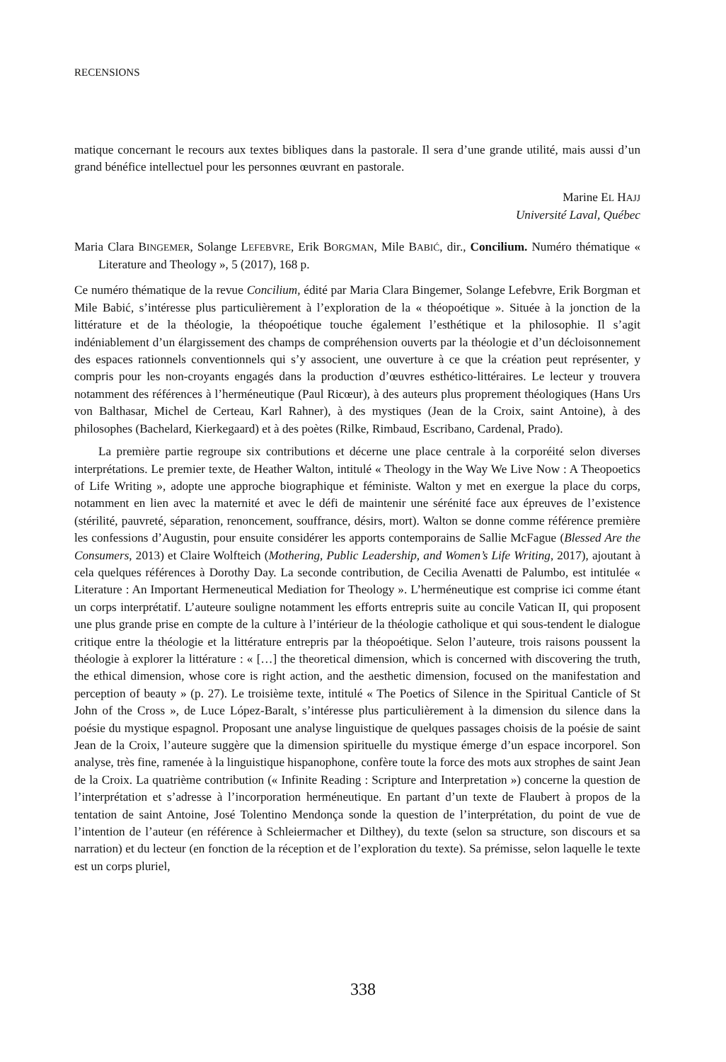RECENSIONS
matique concernant le recours aux textes bibliques dans la pastorale. Il sera d’une grande utilité, mais aussi d’un grand bénéfice intellectuel pour les personnes œuvrant en pastorale.
Marine EL HAJJ
Université Laval, Québec
Maria Clara BINGEMER, Solange LEFEBVRE, Erik BORGMAN, Mile BABIĆ, dir., Concilium. Numéro thématique « Literature and Theology », 5 (2017), 168 p.
Ce numéro thématique de la revue Concilium, édité par Maria Clara Bingemer, Solange Lefebvre, Erik Borgman et Mile Babić, s’intéresse plus particulièrement à l’exploration de la « théopoétique ». Située à la jonction de la littérature et de la théologie, la théopoétique touche également l’esthétique et la philosophie. Il s’agit indéniablement d’un élargissement des champs de compréhension ouverts par la théologie et d’un décloisonnement des espaces rationnels conventionnels qui s’y associent, une ouverture à ce que la création peut représenter, y compris pour les non-croyants engagés dans la production d’œuvres esthético-littéraires. Le lecteur y trouvera notamment des références à l’herméneutique (Paul Ricœur), à des auteurs plus proprement théologiques (Hans Urs von Balthasar, Michel de Certeau, Karl Rahner), à des mystiques (Jean de la Croix, saint Antoine), à des philosophes (Bachelard, Kierkegaard) et à des poètes (Rilke, Rimbaud, Escribano, Cardenal, Prado).
La première partie regroupe six contributions et décerne une place centrale à la corporéité selon diverses interprétations. Le premier texte, de Heather Walton, intitulé « Theology in the Way We Live Now : A Theopoetics of Life Writing », adopte une approche biographique et féministe. Walton y met en exergue la place du corps, notamment en lien avec la maternité et avec le défi de maintenir une sérénité face aux épreuves de l’existence (stérilité, pauvreté, séparation, renoncement, souffrance, désirs, mort). Walton se donne comme référence première les confessions d’Augustin, pour ensuite considérer les apports contemporains de Sallie McFague (Blessed Are the Consumers, 2013) et Claire Wolfteich (Mothering, Public Leadership, and Women’s Life Writing, 2017), ajoutant à cela quelques références à Dorothy Day. La seconde contribution, de Cecilia Avenatti de Palumbo, est intitulée « Literature : An Important Hermeneutical Mediation for Theology ». L’herméneutique est comprise ici comme étant un corps interprétatif. L’auteure souligne notamment les efforts entrepris suite au concile Vatican II, qui proposent une plus grande prise en compte de la culture à l’intérieur de la théologie catholique et qui sous-tendent le dialogue critique entre la théologie et la littérature entrepris par la théopoétique. Selon l’auteure, trois raisons poussent la théologie à explorer la littérature : « […] the theoretical dimension, which is concerned with discovering the truth, the ethical dimension, whose core is right action, and the aesthetic dimension, focused on the manifestation and perception of beauty » (p. 27). Le troisième texte, intitulé « The Poetics of Silence in the Spiritual Canticle of St John of the Cross », de Luce López-Baralt, s’intéresse plus particulièrement à la dimension du silence dans la poésie du mystique espagnol. Proposant une analyse linguistique de quelques passages choisis de la poésie de saint Jean de la Croix, l’auteure suggère que la dimension spirituelle du mystique émerge d’un espace incorporel. Son analyse, très fine, ramenée à la linguistique hispanophone, confère toute la force des mots aux strophes de saint Jean de la Croix. La quatrième contribution (« Infinite Reading : Scripture and Interpretation ») concerne la question de l’interprétation et s’adresse à l’incorporation herméneutique. En partant d’un texte de Flaubert à propos de la tentation de saint Antoine, José Tolentino Mendonça sonde la question de l’interprétation, du point de vue de l’intention de l’auteur (en référence à Schleiermacher et Dilthey), du texte (selon sa structure, son discours et sa narration) et du lecteur (en fonction de la réception et de l’exploration du texte). Sa prémisse, selon laquelle le texte est un corps pluriel,
338